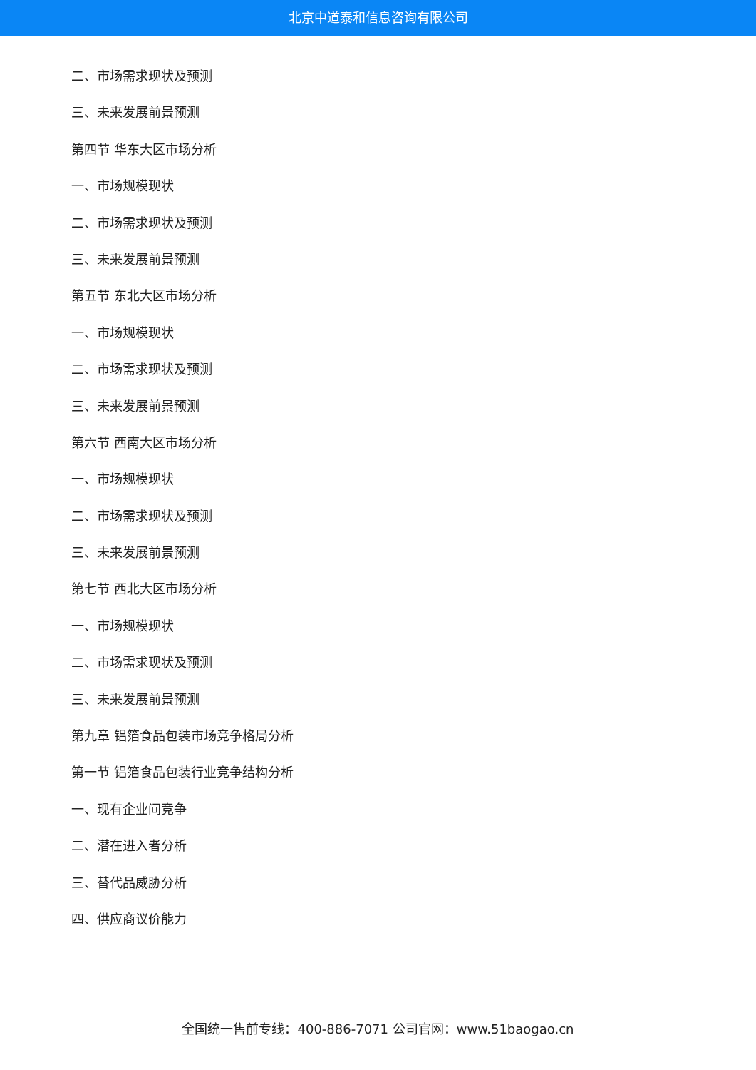北京中道泰和信息咨询有限公司
二、市场需求现状及预测
三、未来发展前景预测
第四节 华东大区市场分析
一、市场规模现状
二、市场需求现状及预测
三、未来发展前景预测
第五节 东北大区市场分析
一、市场规模现状
二、市场需求现状及预测
三、未来发展前景预测
第六节 西南大区市场分析
一、市场规模现状
二、市场需求现状及预测
三、未来发展前景预测
第七节 西北大区市场分析
一、市场规模现状
二、市场需求现状及预测
三、未来发展前景预测
第九章 铝箔食品包装市场竞争格局分析
第一节 铝箔食品包装行业竞争结构分析
一、现有企业间竞争
二、潜在进入者分析
三、替代品威胁分析
四、供应商议价能力
全国统一售前专线：400-886-7071 公司官网：www.51baogao.cn